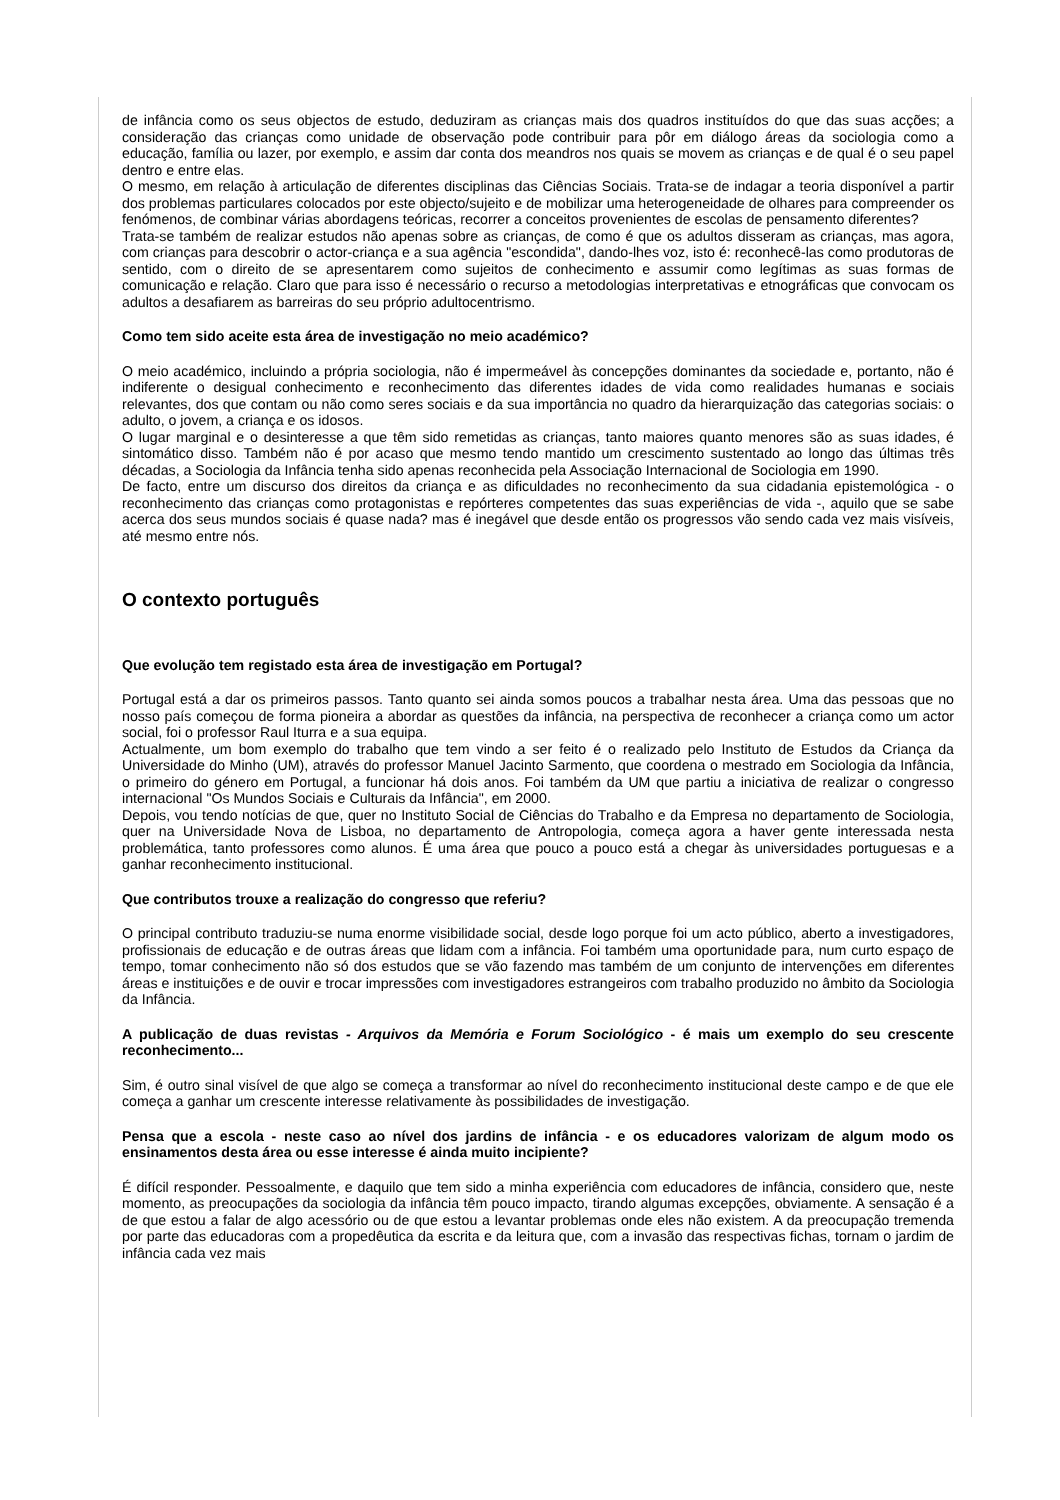de infância como os seus objectos de estudo, deduziram as crianças mais dos quadros instituídos do que das suas acções; a consideração das crianças como unidade de observação pode contribuir para pôr em diálogo áreas da sociologia como a educação, família ou lazer, por exemplo, e assim dar conta dos meandros nos quais se movem as crianças e de qual é o seu papel dentro e entre elas.
O mesmo, em relação à articulação de diferentes disciplinas das Ciências Sociais. Trata-se de indagar a teoria disponível a partir dos problemas particulares colocados por este objecto/sujeito e de mobilizar uma heterogeneidade de olhares para compreender os fenómenos, de combinar várias abordagens teóricas, recorrer a conceitos provenientes de escolas de pensamento diferentes?
Trata-se também de realizar estudos não apenas sobre as crianças, de como é que os adultos disseram as crianças, mas agora, com crianças para descobrir o actor-criança e a sua agência "escondida", dando-lhes voz, isto é: reconhecê-las como produtoras de sentido, com o direito de se apresentarem como sujeitos de conhecimento e assumir como legítimas as suas formas de comunicação e relação. Claro que para isso é necessário o recurso a metodologias interpretativas e etnográficas que convocam os adultos a desafiarem as barreiras do seu próprio adultocentrismo.
Como tem sido aceite esta área de investigação no meio académico?
O meio académico, incluindo a própria sociologia, não é impermeável às concepções dominantes da sociedade e, portanto, não é indiferente o desigual conhecimento e reconhecimento das diferentes idades de vida como realidades humanas e sociais relevantes, dos que contam ou não como seres sociais e da sua importância no quadro da hierarquização das categorias sociais: o adulto, o jovem, a criança e os idosos.
O lugar marginal e o desinteresse a que têm sido remetidas as crianças, tanto maiores quanto menores são as suas idades, é sintomático disso. Também não é por acaso que mesmo tendo mantido um crescimento sustentado ao longo das últimas três décadas, a Sociologia da Infância tenha sido apenas reconhecida pela Associação Internacional de Sociologia em 1990.
De facto, entre um discurso dos direitos da criança e as dificuldades no reconhecimento da sua cidadania epistemológica - o reconhecimento das crianças como protagonistas e repórteres competentes das suas experiências de vida -, aquilo que se sabe acerca dos seus mundos sociais é quase nada? mas é inegável que desde então os progressos vão sendo cada vez mais visíveis, até mesmo entre nós.
O contexto português
Que evolução tem registado esta área de investigação em Portugal?
Portugal está a dar os primeiros passos. Tanto quanto sei ainda somos poucos a trabalhar nesta área. Uma das pessoas que no nosso país começou de forma pioneira a abordar as questões da infância, na perspectiva de reconhecer a criança como um actor social, foi o professor Raul Iturra e a sua equipa.
Actualmente, um bom exemplo do trabalho que tem vindo a ser feito é o realizado pelo Instituto de Estudos da Criança da Universidade do Minho (UM), através do professor Manuel Jacinto Sarmento, que coordena o mestrado em Sociologia da Infância, o primeiro do género em Portugal, a funcionar há dois anos. Foi também da UM que partiu a iniciativa de realizar o congresso internacional "Os Mundos Sociais e Culturais da Infância", em 2000.
Depois, vou tendo notícias de que, quer no Instituto Social de Ciências do Trabalho e da Empresa no departamento de Sociologia, quer na Universidade Nova de Lisboa, no departamento de Antropologia, começa agora a haver gente interessada nesta problemática, tanto professores como alunos. É uma área que pouco a pouco está a chegar às universidades portuguesas e a ganhar reconhecimento institucional.
Que contributos trouxe a realização do congresso que referiu?
O principal contributo traduziu-se numa enorme visibilidade social, desde logo porque foi um acto público, aberto a investigadores, profissionais de educação e de outras áreas que lidam com a infância. Foi também uma oportunidade para, num curto espaço de tempo, tomar conhecimento não só dos estudos que se vão fazendo mas também de um conjunto de intervenções em diferentes áreas e instituições e de ouvir e trocar impressões com investigadores estrangeiros com trabalho produzido no âmbito da Sociologia da Infância.
A publicação de duas revistas - Arquivos da Memória e Forum Sociológico - é mais um exemplo do seu crescente reconhecimento...
Sim, é outro sinal visível de que algo se começa a transformar ao nível do reconhecimento institucional deste campo e de que ele começa a ganhar um crescente interesse relativamente às possibilidades de investigação.
Pensa que a escola - neste caso ao nível dos jardins de infância - e os educadores valorizam de algum modo os ensinamentos desta área ou esse interesse é ainda muito incipiente?
É difícil responder. Pessoalmente, e daquilo que tem sido a minha experiência com educadores de infância, considero que, neste momento, as preocupações da sociologia da infância têm pouco impacto, tirando algumas excepções, obviamente. A sensação é a de que estou a falar de algo acessório ou de que estou a levantar problemas onde eles não existem. A da preocupação tremenda por parte das educadoras com a propedêutica da escrita e da leitura que, com a invasão das respectivas fichas, tornam o jardim de infância cada vez mais